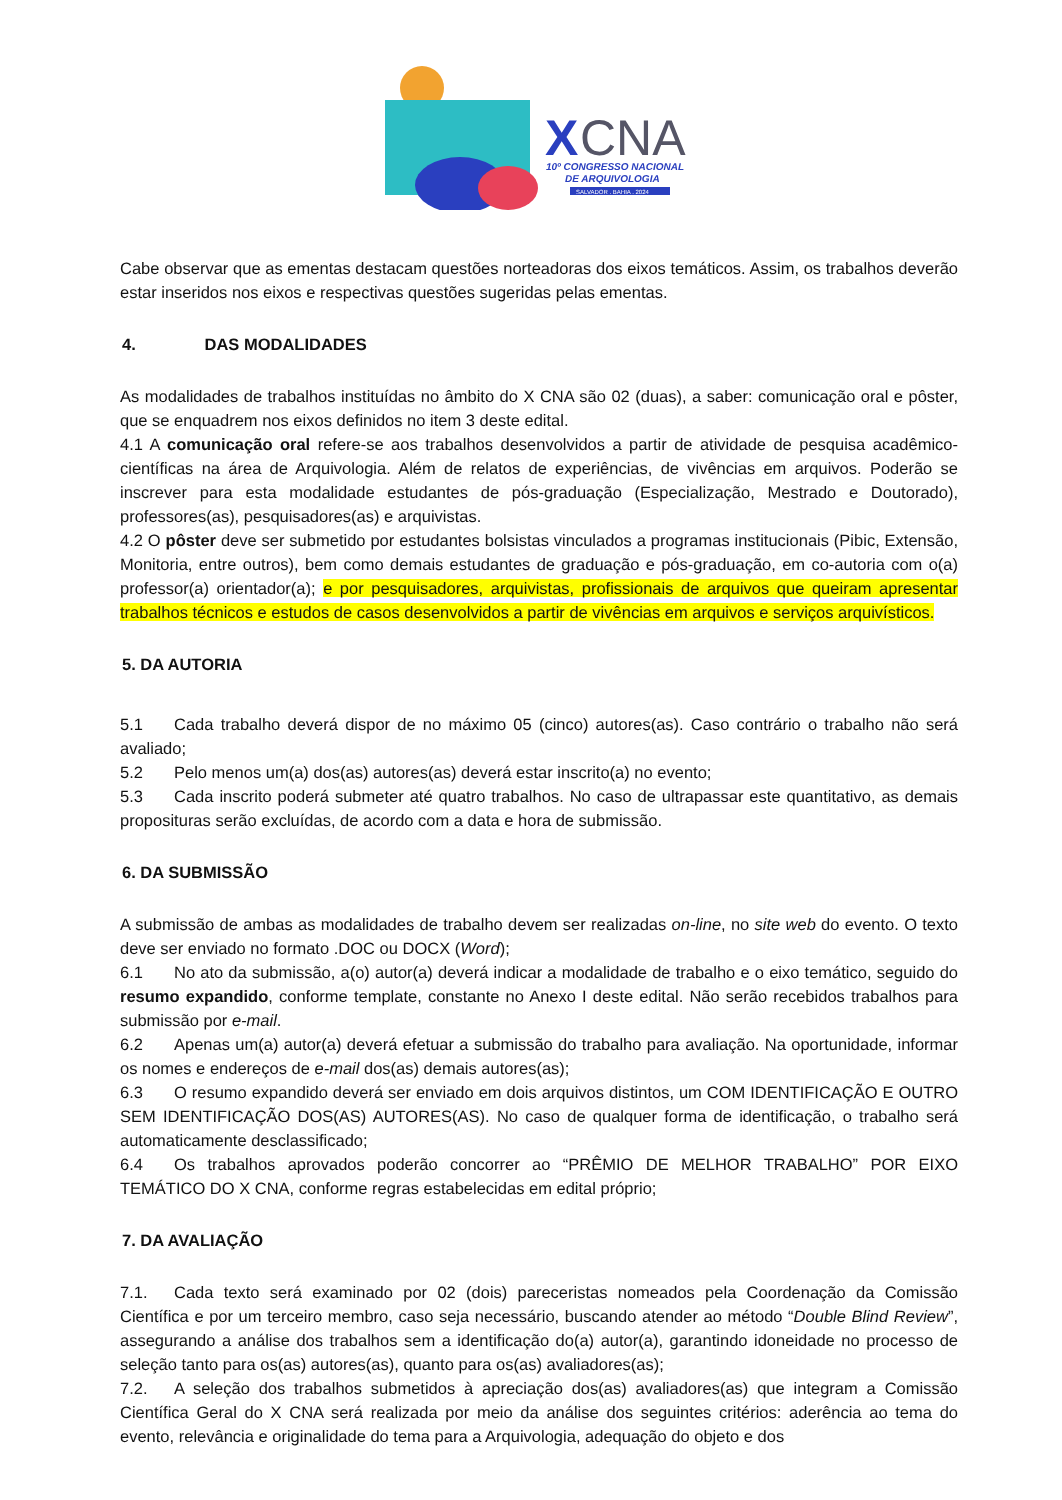X
CNA
10º CONGRESSO NACIONAL
DE ARQUIVOLOGIA
SALVADOR . BAHIA . 2024
Cabe observar que as ementas destacam questões norteadoras dos eixos temáticos. Assim, os trabalhos deverão estar inseridos nos eixos e respectivas questões sugeridas pelas ementas.
4. DAS MODALIDADES
As modalidades de trabalhos instituídas no âmbito do X CNA são 02 (duas), a saber: comunicação oral e pôster, que se enquadrem nos eixos definidos no item 3 deste edital.
4.1 A comunicação oral refere-se aos trabalhos desenvolvidos a partir de atividade de pesquisa acadêmico-científicas na área de Arquivologia. Além de relatos de experiências, de vivências em arquivos. Poderão se inscrever para esta modalidade estudantes de pós-graduação (Especialização, Mestrado e Doutorado), professores(as), pesquisadores(as) e arquivistas.
4.2 O pôster deve ser submetido por estudantes bolsistas vinculados a programas institucionais (Pibic, Extensão, Monitoria, entre outros), bem como demais estudantes de graduação e pós-graduação, em co-autoria com o(a) professor(a) orientador(a); e por pesquisadores, arquivistas, profissionais de arquivos que queiram apresentar trabalhos técnicos e estudos de casos desenvolvidos a partir de vivências em arquivos e serviços arquivísticos.
5. DA AUTORIA
5.1 Cada trabalho deverá dispor de no máximo 05 (cinco) autores(as). Caso contrário o trabalho não será avaliado;
5.2 Pelo menos um(a) dos(as) autores(as) deverá estar inscrito(a) no evento;
5.3 Cada inscrito poderá submeter até quatro trabalhos. No caso de ultrapassar este quantitativo, as demais proposituras serão excluídas, de acordo com a data e hora de submissão.
6. DA SUBMISSÃO
A submissão de ambas as modalidades de trabalho devem ser realizadas on-line, no site web do evento. O texto deve ser enviado no formato .DOC ou DOCX (Word);
6.1 No ato da submissão, a(o) autor(a) deverá indicar a modalidade de trabalho e o eixo temático, seguido do resumo expandido, conforme template, constante no Anexo I deste edital. Não serão recebidos trabalhos para submissão por e-mail.
6.2 Apenas um(a) autor(a) deverá efetuar a submissão do trabalho para avaliação. Na oportunidade, informar os nomes e endereços de e-mail dos(as) demais autores(as);
6.3 O resumo expandido deverá ser enviado em dois arquivos distintos, um COM IDENTIFICAÇÃO E OUTRO SEM IDENTIFICAÇÃO DOS(AS) AUTORES(AS). No caso de qualquer forma de identificação, o trabalho será automaticamente desclassificado;
6.4 Os trabalhos aprovados poderão concorrer ao “PRÊMIO DE MELHOR TRABALHO” POR EIXO TEMÁTICO DO X CNA, conforme regras estabelecidas em edital próprio;
7. DA AVALIAÇÃO
7.1. Cada texto será examinado por 02 (dois) pareceristas nomeados pela Coordenação da Comissão Científica e por um terceiro membro, caso seja necessário, buscando atender ao método “Double Blind Review”, assegurando a análise dos trabalhos sem a identificação do(a) autor(a), garantindo idoneidade no processo de seleção tanto para os(as) autores(as), quanto para os(as) avaliadores(as);
7.2. A seleção dos trabalhos submetidos à apreciação dos(as) avaliadores(as) que integram a Comissão Científica Geral do X CNA será realizada por meio da análise dos seguintes critérios: aderência ao tema do evento, relevância e originalidade do tema para a Arquivologia, adequação do objeto e dos